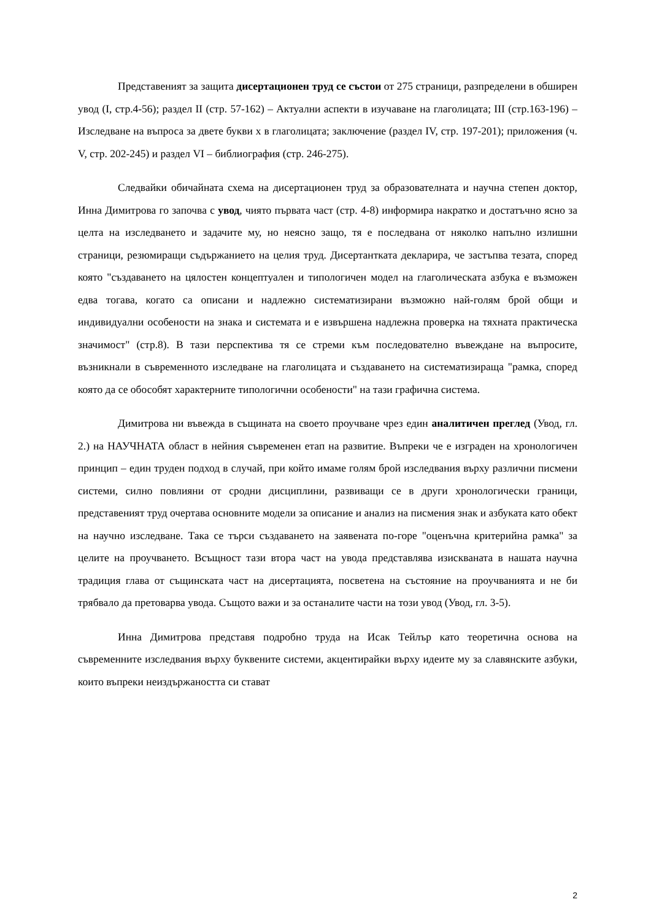Представеният за защита дисертационен труд се състои от 275 страници, разпределени в обширен увод (I, стр.4-56); раздел II (стр. 57-162) – Актуални аспекти в изучаване на глаголицата; III (стр.163-196) – Изследване на въпроса за двете букви х в глаголицата; заключение (раздел IV, стр. 197-201); приложения (ч. V, стр. 202-245) и раздел VI – библиография (стр. 246-275).
Следвайки обичайната схема на дисертационен труд за образователната и научна степен доктор, Инна Димитрова го започва с увод, чиято първата част (стр. 4-8) информира накратко и достатъчно ясно за целта на изследването и задачите му, но неясно защо, тя е последвана от няколко напълно излишни страници, резюмиращи съдържанието на целия труд. Дисертантката декларира, че застъпва тезата, според която "създаването на цялостен концептуален и типологичен модел на глаголическата азбука е възможен едва тогава, когато са описани и надлежно систематизирани възможно най-голям брой общи и индивидуални особености на знака и системата и е извършена надлежна проверка на тяхната практическа значимост" (стр.8). В тази перспектива тя се стреми към последователно въвеждане на въпросите, възникнали в съвременното изследване на глаголицата и създаването на систематизираща "рамка, според която да се обособят характерните типологични особености" на тази графична система.
Димитрова ни въвежда в същината на своето проучване чрез един аналитичен преглед (Увод, гл. 2.) на НАУЧНАТА област в нейния съвременен етап на развитие. Въпреки че е изграден на хронологичен принцип – един труден подход в случай, при който имаме голям брой изследвания върху различни писмени системи, силно повлияни от сродни дисциплини, развиващи се в други хронологически граници, представеният труд очертава основните модели за описание и анализ на писмения знак и азбуката като обект на научно изследване. Така се търси създаването на заявената по-горе "оценъчна критерийна рамка" за целите на проучването. Всъщност тази втора част на увода представлява изискваната в нашата научна традиция глава от същинската част на дисертацията, посветена на състояние на проучванията и не би трябвало да претоварва увода. Същото важи и за останалите части на този увод (Увод, гл. 3-5).
Инна Димитрова представя подробно труда на Исак Тейлър като теоретична основа на съвременните изследвания върху буквените системи, акцентирайки върху идеите му за славянските азбуки, които въпреки неиздържаността си стават
2